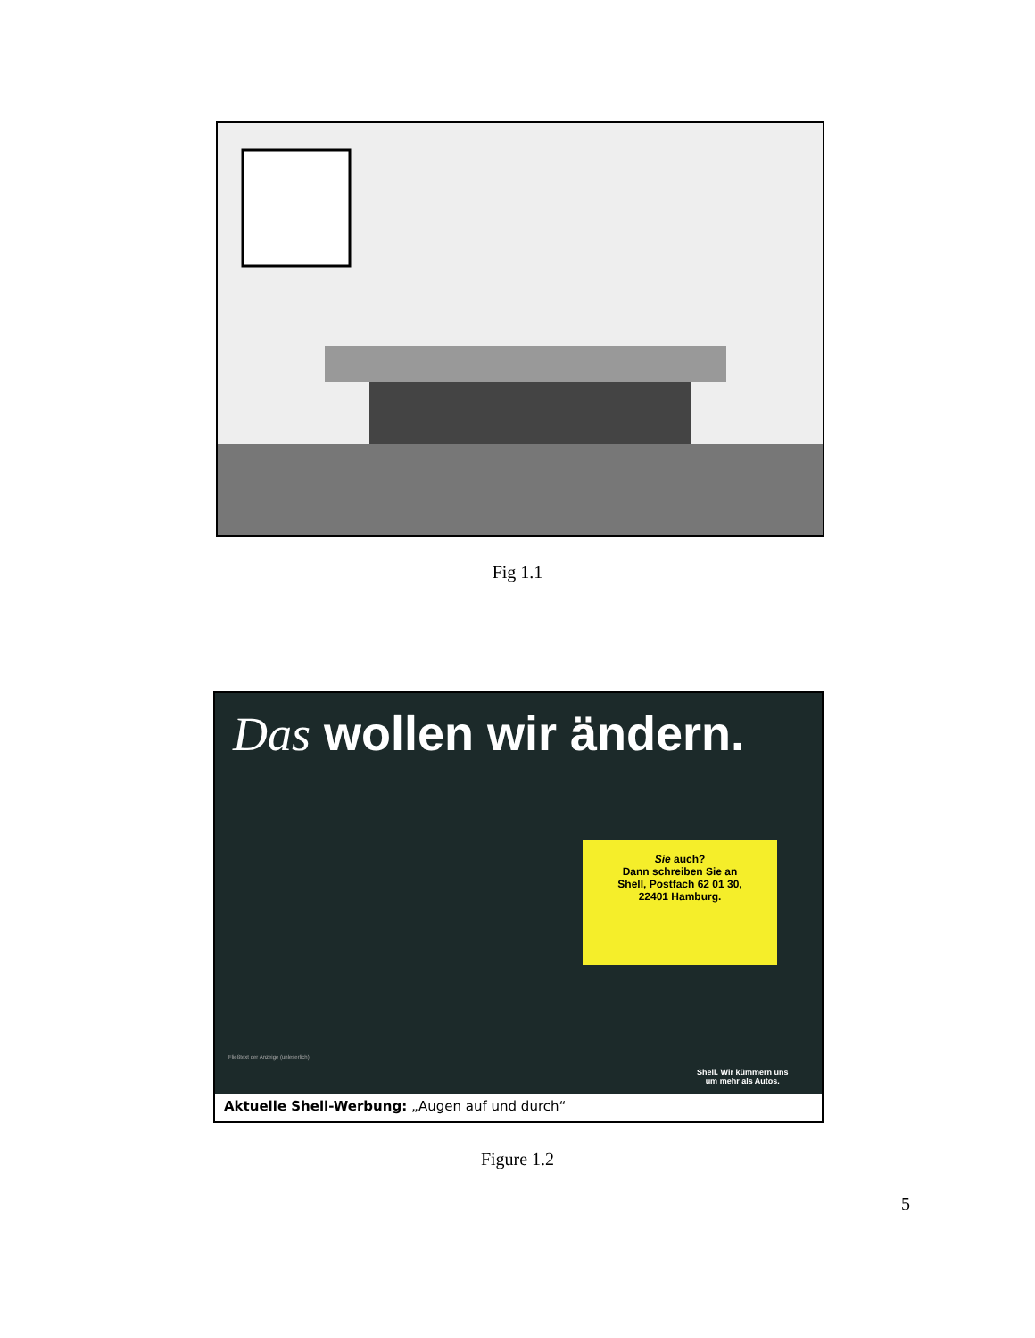Fig 1.1
Das wollen wir ändern.
Sie auch?
Dann schreiben Sie an
Shell, Postfach 62 01 30,
22401 Hamburg.
Fließtext der Anzeige (unleserlich)
Shell. Wir kümmern uns
um mehr als Autos.
Aktuelle Shell-Werbung: „Augen auf und durch“
Figure 1.2
5